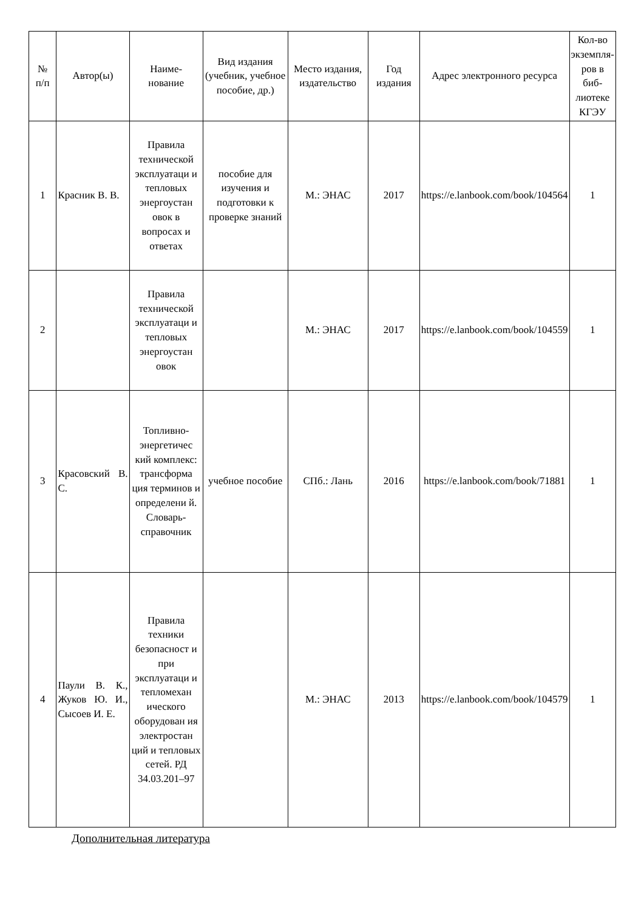| № п/п | Автор(ы) | Наиме- нование | Вид издания (учебник, учебное пособие, др.) | Место издания, издательство | Год издания | Адрес электронного ресурса | Кол-во экземпля- ров в биб-лиотеке КГЭУ |
| --- | --- | --- | --- | --- | --- | --- | --- |
| 1 | Красник В. В. | Правила технической эксплуатаци и тепловых энергоустан овок в вопросах и ответах | пособие для изучения и подготовки к проверке знаний | М.: ЭНАС | 2017 | https://e.lanbook.com/book/104564 | 1 |
| 2 | | Правила технической эксплуатаци и тепловых энергоустан овок | | М.: ЭНАС | 2017 | https://e.lanbook.com/book/104559 | 1 |
| 3 | Красовский В. С. | Топливно-энергетичес кий комплекс: трансформа ция терминов и определени й. Словарь-справочник | учебное пособие | СПб.: Лань | 2016 | https://e.lanbook.com/book/71881 | 1 |
| 4 | Паули В. К., Жуков Ю. И., Сысоев И. Е. | Правила техники безопасност и при эксплуатаци и тепломехан ического оборудован ия электростан ций и тепловых сетей. РД 34.03.201–97 | | М.: ЭНАС | 2013 | https://e.lanbook.com/book/104579 | 1 |
Дополнительная литература